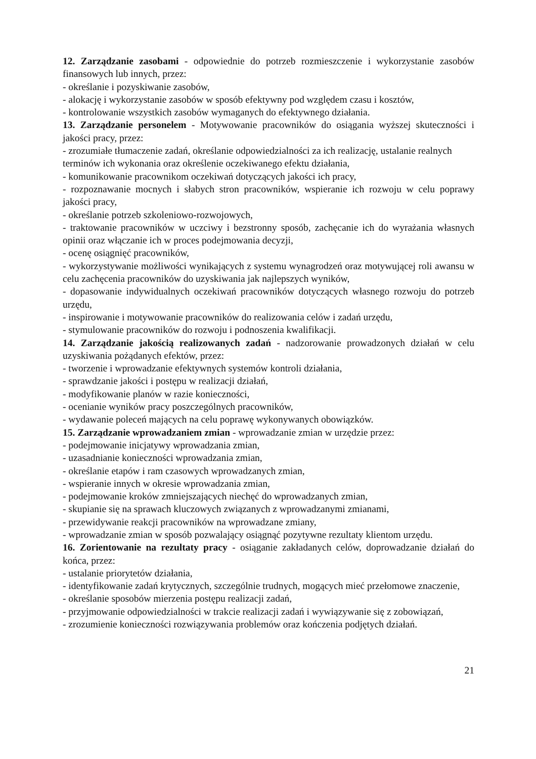12. Zarządzanie zasobami - odpowiednie do potrzeb rozmieszczenie i wykorzystanie zasobów finansowych lub innych, przez:
- określanie i pozyskiwanie zasobów,
- alokację i wykorzystanie zasobów w sposób efektywny pod względem czasu i kosztów,
- kontrolowanie wszystkich zasobów wymaganych do efektywnego działania.
13. Zarządzanie personelem - Motywowanie pracowników do osiągania wyższej skuteczności i jakości pracy, przez:
- zrozumiałe tłumaczenie zadań, określanie odpowiedzialności za ich realizację, ustalanie realnych terminów ich wykonania oraz określenie oczekiwanego efektu działania,
- komunikowanie pracownikom oczekiwań dotyczących jakości ich pracy,
- rozpoznawanie mocnych i słabych stron pracowników, wspieranie ich rozwoju w celu poprawy jakości pracy,
- określanie potrzeb szkoleniowo-rozwojowych,
- traktowanie pracowników w uczciwy i bezstronny sposób, zachęcanie ich do wyrażania własnych opinii oraz włączanie ich w proces podejmowania decyzji,
- ocenę osiągnięć pracowników,
- wykorzystywanie możliwości wynikających z systemu wynagrodzeń oraz motywującej roli awansu w celu zachęcenia pracowników do uzyskiwania jak najlepszych wyników,
- dopasowanie indywidualnych oczekiwań pracowników dotyczących własnego rozwoju do potrzeb urzędu,
- inspirowanie i motywowanie pracowników do realizowania celów i zadań urzędu,
- stymulowanie pracowników do rozwoju i podnoszenia kwalifikacji.
14. Zarządzanie jakością realizowanych zadań - nadzorowanie prowadzonych działań w celu uzyskiwania pożądanych efektów, przez:
- tworzenie i wprowadzanie efektywnych systemów kontroli działania,
- sprawdzanie jakości i postępu w realizacji działań,
- modyfikowanie planów w razie konieczności,
- ocenianie wyników pracy poszczególnych pracowników,
- wydawanie poleceń mających na celu poprawę wykonywanych obowiązków.
15. Zarządzanie wprowadzaniem zmian - wprowadzanie zmian w urzędzie przez:
- podejmowanie inicjatywy wprowadzania zmian,
- uzasadnianie konieczności wprowadzania zmian,
- określanie etapów i ram czasowych wprowadzanych zmian,
- wspieranie innych w okresie wprowadzania zmian,
- podejmowanie kroków zmniejszających niechęć do wprowadzanych zmian,
- skupianie się na sprawach kluczowych związanych z wprowadzanymi zmianami,
- przewidywanie reakcji pracowników na wprowadzane zmiany,
- wprowadzanie zmian w sposób pozwalający osiągnąć pozytywne rezultaty klientom urzędu.
16. Zorientowanie na rezultaty pracy - osiąganie zakładanych celów, doprowadzanie działań do końca, przez:
- ustalanie priorytetów działania,
- identyfikowanie zadań krytycznych, szczególnie trudnych, mogących mieć przełomowe znaczenie,
- określanie sposobów mierzenia postępu realizacji zadań,
- przyjmowanie odpowiedzialności w trakcie realizacji zadań i wywiązywanie się z zobowiązań,
- zrozumienie konieczności rozwiązywania problemów oraz kończenia podjętych działań.
21